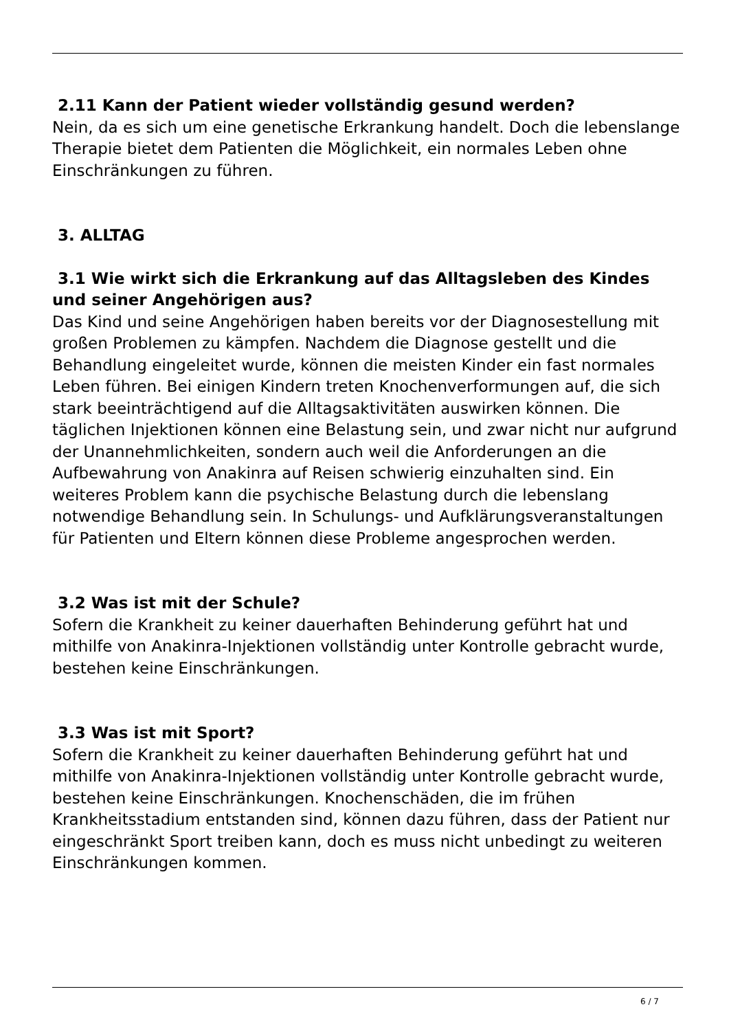2.11 Kann der Patient wieder vollständig gesund werden?
Nein, da es sich um eine genetische Erkrankung handelt. Doch die lebenslange Therapie bietet dem Patienten die Möglichkeit, ein normales Leben ohne Einschränkungen zu führen.
3. ALLTAG
3.1 Wie wirkt sich die Erkrankung auf das Alltagsleben des Kindes und seiner Angehörigen aus?
Das Kind und seine Angehörigen haben bereits vor der Diagnosestellung mit großen Problemen zu kämpfen. Nachdem die Diagnose gestellt und die Behandlung eingeleitet wurde, können die meisten Kinder ein fast normales Leben führen. Bei einigen Kindern treten Knochenverformungen auf, die sich stark beeinträchtigend auf die Alltagsaktivitäten auswirken können. Die täglichen Injektionen können eine Belastung sein, und zwar nicht nur aufgrund der Unannehmlichkeiten, sondern auch weil die Anforderungen an die Aufbewahrung von Anakinra auf Reisen schwierig einzuhalten sind. Ein weiteres Problem kann die psychische Belastung durch die lebenslang notwendige Behandlung sein. In Schulungs- und Aufklärungsveranstaltungen für Patienten und Eltern können diese Probleme angesprochen werden.
3.2 Was ist mit der Schule?
Sofern die Krankheit zu keiner dauerhaften Behinderung geführt hat und mithilfe von Anakinra-Injektionen vollständig unter Kontrolle gebracht wurde, bestehen keine Einschränkungen.
3.3 Was ist mit Sport?
Sofern die Krankheit zu keiner dauerhaften Behinderung geführt hat und mithilfe von Anakinra-Injektionen vollständig unter Kontrolle gebracht wurde, bestehen keine Einschränkungen. Knochenschäden, die im frühen Krankheitsstadium entstanden sind, können dazu führen, dass der Patient nur eingeschränkt Sport treiben kann, doch es muss nicht unbedingt zu weiteren Einschränkungen kommen.
6 / 7